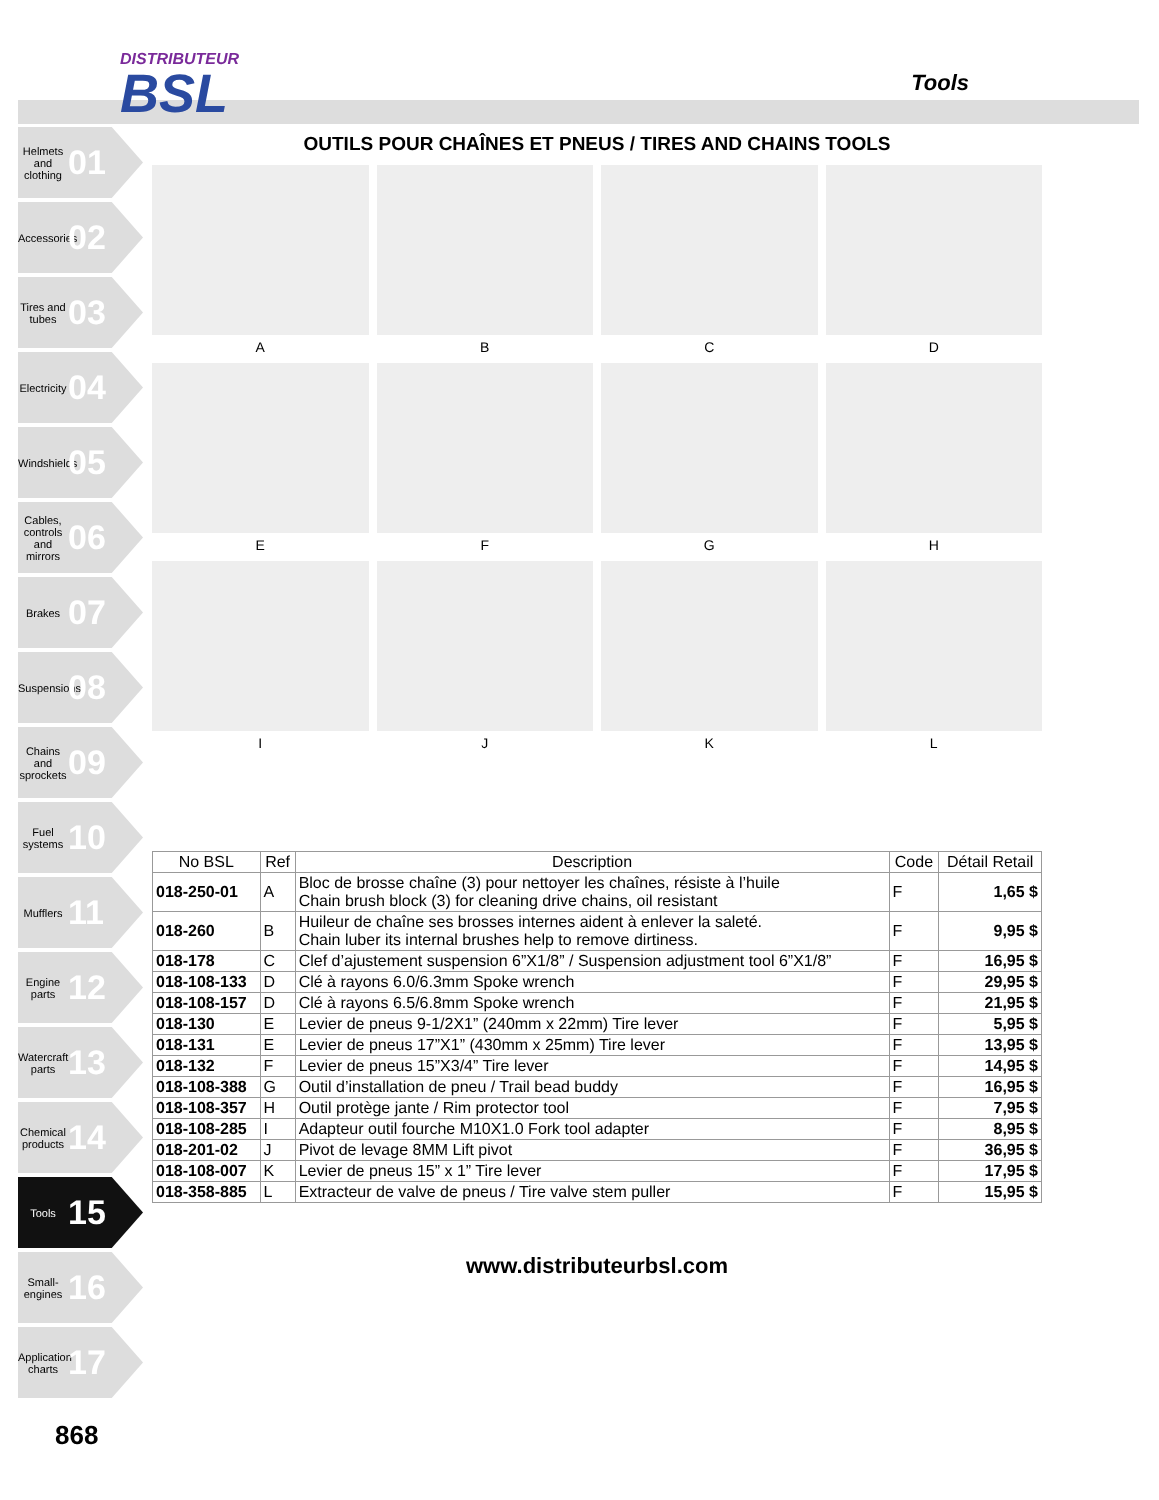DISTRIBUTEUR
BSL
Tools
Helmets and clothing 01
Accessories 02
Tires and tubes 03
Electricity 04
Windshields 05
Cables, controls and mirrors 06
Brakes 07
Suspensions 08
Chains and sprockets 09
Fuel systems 10
Mufflers 11
Engine parts 12
Watercraft parts 13
Chemical products 14
Tools 15
Small-engines 16
Application charts 17
OUTILS POUR CHAÎNES ET PNEUS / TIRES AND CHAINS TOOLS
A
B
C
D
E
F
G
H
I
J
K
L
| No BSL | Ref | Description | Code | Détail Retail |
| --- | --- | --- | --- | --- |
| 018-250-01 | A | Bloc de brosse chaîne (3) pour nettoyer les chaînes, résiste à l’huile Chain brush block (3) for cleaning drive chains, oil resistant | F | 1,65 $ |
| 018-260 | B | Huileur de chaîne ses brosses internes aident à enlever la saleté. Chain luber its internal brushes help to remove dirtiness. | F | 9,95 $ |
| 018-178 | C | Clef d’ajustement suspension 6”X1/8” / Suspension adjustment tool 6”X1/8” | F | 16,95 $ |
| 018-108-133 | D | Clé à rayons 6.0/6.3mm Spoke wrench | F | 29,95 $ |
| 018-108-157 | D | Clé à rayons 6.5/6.8mm Spoke wrench | F | 21,95 $ |
| 018-130 | E | Levier de pneus 9-1/2X1” (240mm x 22mm) Tire lever | F | 5,95 $ |
| 018-131 | E | Levier de pneus 17”X1” (430mm x 25mm) Tire lever | F | 13,95 $ |
| 018-132 | F | Levier de pneus 15”X3/4” Tire lever | F | 14,95 $ |
| 018-108-388 | G | Outil d’installation de pneu / Trail bead buddy | F | 16,95 $ |
| 018-108-357 | H | Outil protège jante / Rim protector tool | F | 7,95 $ |
| 018-108-285 | I | Adapteur outil fourche M10X1.0 Fork tool adapter | F | 8,95 $ |
| 018-201-02 | J | Pivot de levage 8MM Lift pivot | F | 36,95 $ |
| 018-108-007 | K | Levier de pneus 15” x 1” Tire lever | F | 17,95 $ |
| 018-358-885 | L | Extracteur de valve de pneus / Tire valve stem puller | F | 15,95 $ |
www.distributeurbsl.com
868